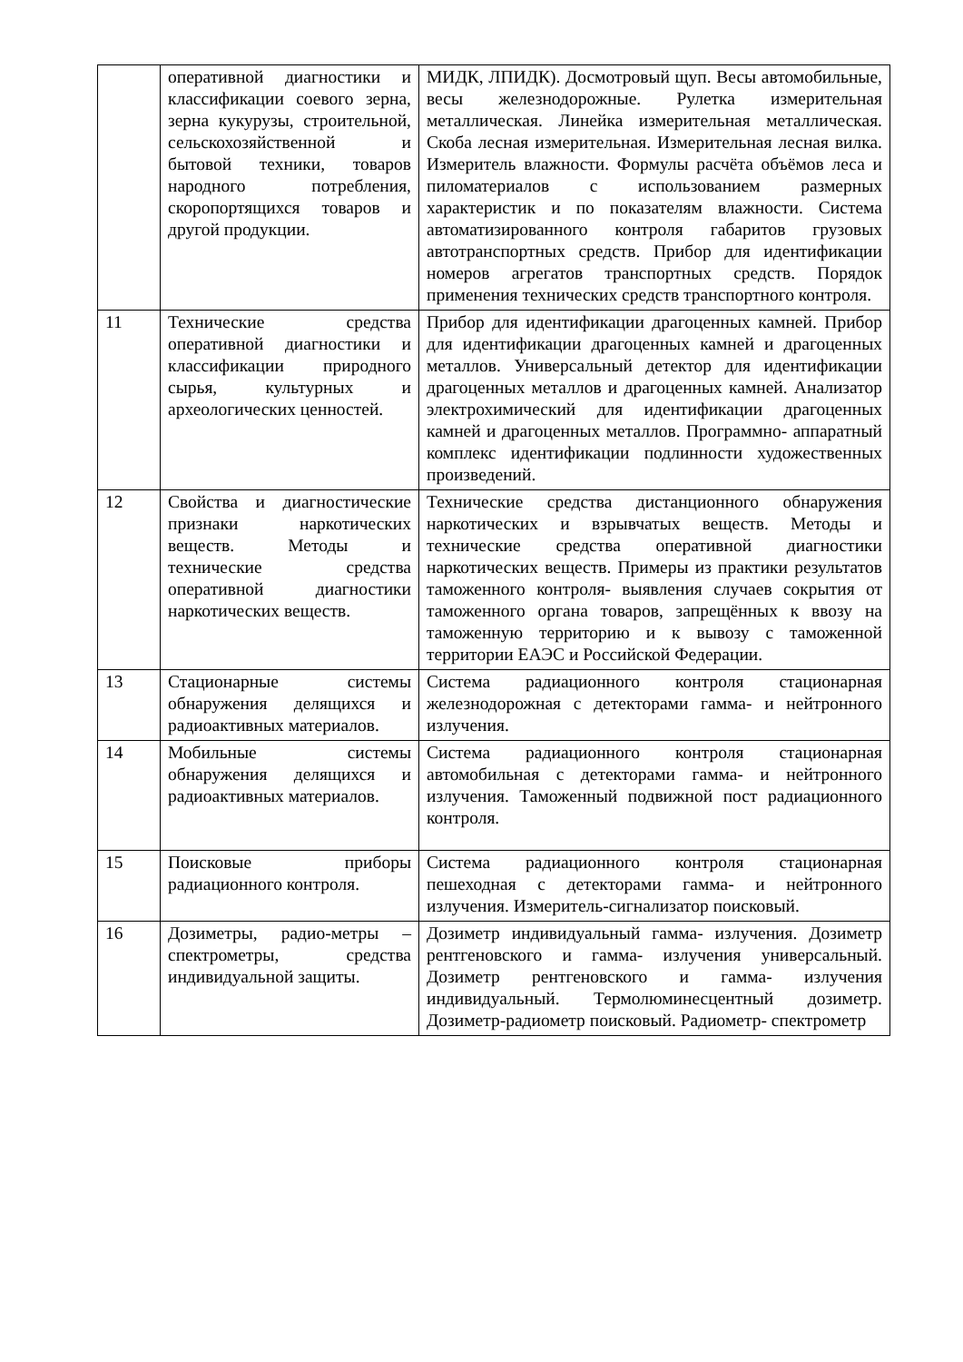| | оперативной диагностики и классификации соевого зерна, зерна кукурузы, строительной, сельскохозяйственной и бытовой техники, товаров народного потребления, скоропортящихся товаров и другой продукции. | МИДК, ЛПИДК). Досмотровый щуп. Весы автомобильные, весы железнодорожные. Рулетка измерительная металлическая. Линейка измерительная металлическая. Скоба лесная измерительная. Измерительная лесная вилка. Измеритель влажности. Формулы расчёта объёмов леса и пиломатериалов с использованием размерных характеристик и по показателям влажности. Система автоматизированного контроля габаритов грузовых автотранспортных средств. Прибор для идентификации номеров агрегатов транспортных средств. Порядок применения технических средств транспортного контроля. |
| 11 | Технические средства оперативной диагностики и классификации природного сырья, культурных и археологических ценностей. | Прибор для идентификации драгоценных камней. Прибор для идентификации драгоценных камней и драгоценных металлов. Универсальный детектор для идентификации драгоценных металлов и драгоценных камней. Анализатор электрохимический для идентификации драгоценных камней и драгоценных металлов. Программно- аппаратный комплекс идентификации подлинности художественных произведений. |
| 12 | Свойства и диагностические признаки наркотических веществ. Методы и технические средства оперативной диагностики наркотических веществ. | Технические средства дистанционного обнаружения наркотических и взрывчатых веществ. Методы и технические средства оперативной диагностики наркотических веществ. Примеры из практики результатов таможенного контроля- выявления случаев сокрытия от таможенного органа товаров, запрещённых к ввозу на таможенную территорию и к вывозу с таможенной территории ЕАЭС и Российской Федерации. |
| 13 | Стационарные системы обнаружения делящихся и радиоактивных материалов. | Система радиационного контроля стационарная железнодорожная с детекторами гамма- и нейтронного излучения. |
| 14 | Мобильные системы обнаружения делящихся и радиоактивных материалов. | Система радиационного контроля стационарная автомобильная с детекторами гамма- и нейтронного излучения. Таможенный подвижной пост радиационного контроля. |
| 15 | Поисковые приборы радиационного контроля. | Система радиационного контроля стационарная пешеходная с детекторами гамма- и нейтронного излучения. Измеритель-сигнализатор поисковый. |
| 16 | Дозиметры, радио-метры – спектрометры, средства индивидуальной защиты. | Дозиметр индивидуальный гамма- излучения. Дозиметр рентгеновского и гамма- излучения универсальный. Дозиметр рентгеновского и гамма- излучения индивидуальный. Термолюминесцентный дозиметр. Дозиметр-радиометр поисковый. Радиометр- спектрометр |